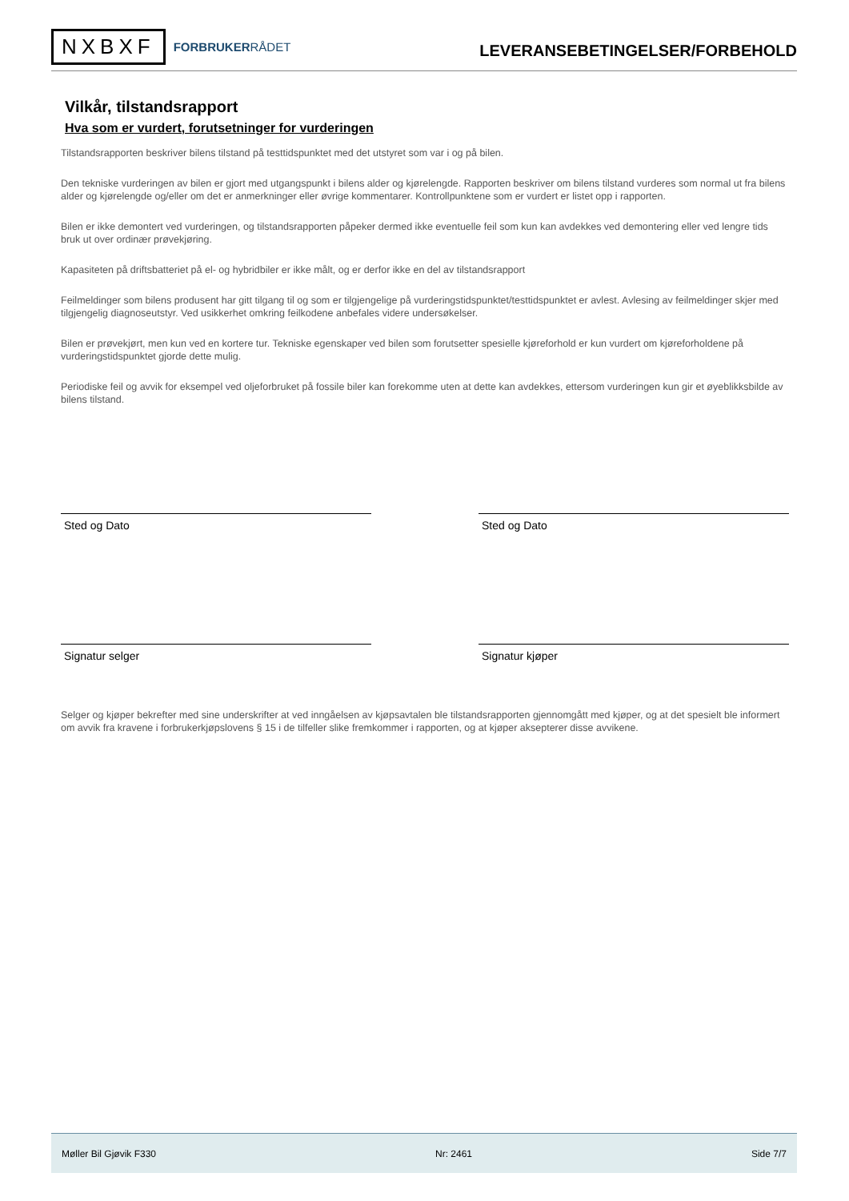NXBXF
FORBRUKERRÅDET
LEVERANSEBETINGELSER/FORBEHOLD
Vilkår, tilstandsrapport
Hva som er vurdert, forutsetninger for vurderingen
Tilstandsrapporten beskriver bilens tilstand på testtidspunktet med det utstyret som var i og på bilen.
Den tekniske vurderingen av bilen er gjort med utgangspunkt i bilens alder og kjørelengde. Rapporten beskriver om bilens tilstand vurderes som normal ut fra bilens alder og kjørelengde og/eller om det er anmerkninger eller øvrige kommentarer. Kontrollpunktene som er vurdert er listet opp i rapporten.
Bilen er ikke demontert ved vurderingen, og tilstandsrapporten påpeker dermed ikke eventuelle feil som kun kan avdekkes ved demontering eller ved lengre tids bruk ut over ordinær prøvekjøring.
Kapasiteten på driftsbatteriet på el- og hybridbiler er ikke målt, og er derfor ikke en del av tilstandsrapport
Feilmeldinger som bilens produsent har gitt tilgang til og som er tilgjengelige på vurderingstidspunktet/testtidspunktet er avlest. Avlesing av feilmeldinger skjer med tilgjengelig diagnoseutstyr. Ved usikkerhet omkring feilkodene anbefales videre undersøkelser.
Bilen er prøvekjørt, men kun ved en kortere tur. Tekniske egenskaper ved bilen som forutsetter spesielle kjøreforhold er kun vurdert om kjøreforholdene på vurderingstidspunktet gjorde dette mulig.
Periodiske feil og avvik for eksempel ved oljeforbruket på fossile biler kan forekomme uten at dette kan avdekkes, ettersom vurderingen kun gir et øyeblikksbilde av bilens tilstand.
Sted og Dato Sted og Dato
Signatur selger Signatur kjøper
Selger og kjøper bekrefter med sine underskrifter at ved inngåelsen av kjøpsavtalen ble tilstandsrapporten gjennomgått med kjøper, og at det spesielt ble informert om avvik fra kravene i forbrukerkjøpslovens § 15 i de tilfeller slike fremkommer i rapporten, og at kjøper aksepterer disse avvikene.
Møller Bil Gjøvik F330 Nr: 2461 Side 7/7